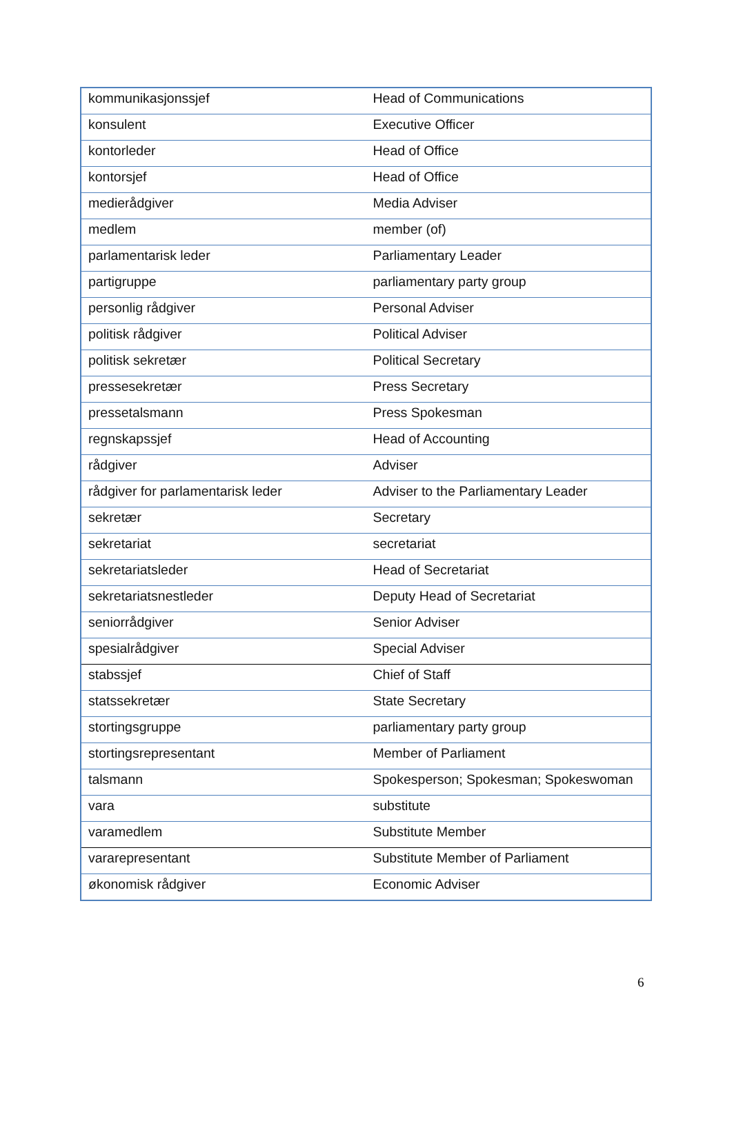| kommunikasjonssjef | Head of Communications |
| konsulent | Executive Officer |
| kontorleder | Head of Office |
| kontorsjef | Head of Office |
| medierådgiver | Media Adviser |
| medlem | member (of) |
| parlamentarisk leder | Parliamentary Leader |
| partigruppe | parliamentary party group |
| personlig rådgiver | Personal Adviser |
| politisk rådgiver | Political Adviser |
| politisk sekretær | Political Secretary |
| pressesekretær | Press Secretary |
| pressetalsmann | Press Spokesman |
| regnskapssjef | Head of Accounting |
| rådgiver | Adviser |
| rådgiver for parlamentarisk leder | Adviser to the Parliamentary Leader |
| sekretær | Secretary |
| sekretariat | secretariat |
| sekretariatsleder | Head of Secretariat |
| sekretariatsnestleder | Deputy Head of Secretariat |
| seniorrådgiver | Senior Adviser |
| spesialrådgiver | Special Adviser |
| stabssjef | Chief of Staff |
| statssekretær | State Secretary |
| stortingsgruppe | parliamentary party group |
| stortingsrepresentant | Member of Parliament |
| talsmann | Spokesperson; Spokesman; Spokeswoman |
| vara | substitute |
| varamedlem | Substitute Member |
| vararepresentant | Substitute Member of Parliament |
| økonomisk rådgiver | Economic Adviser |
6